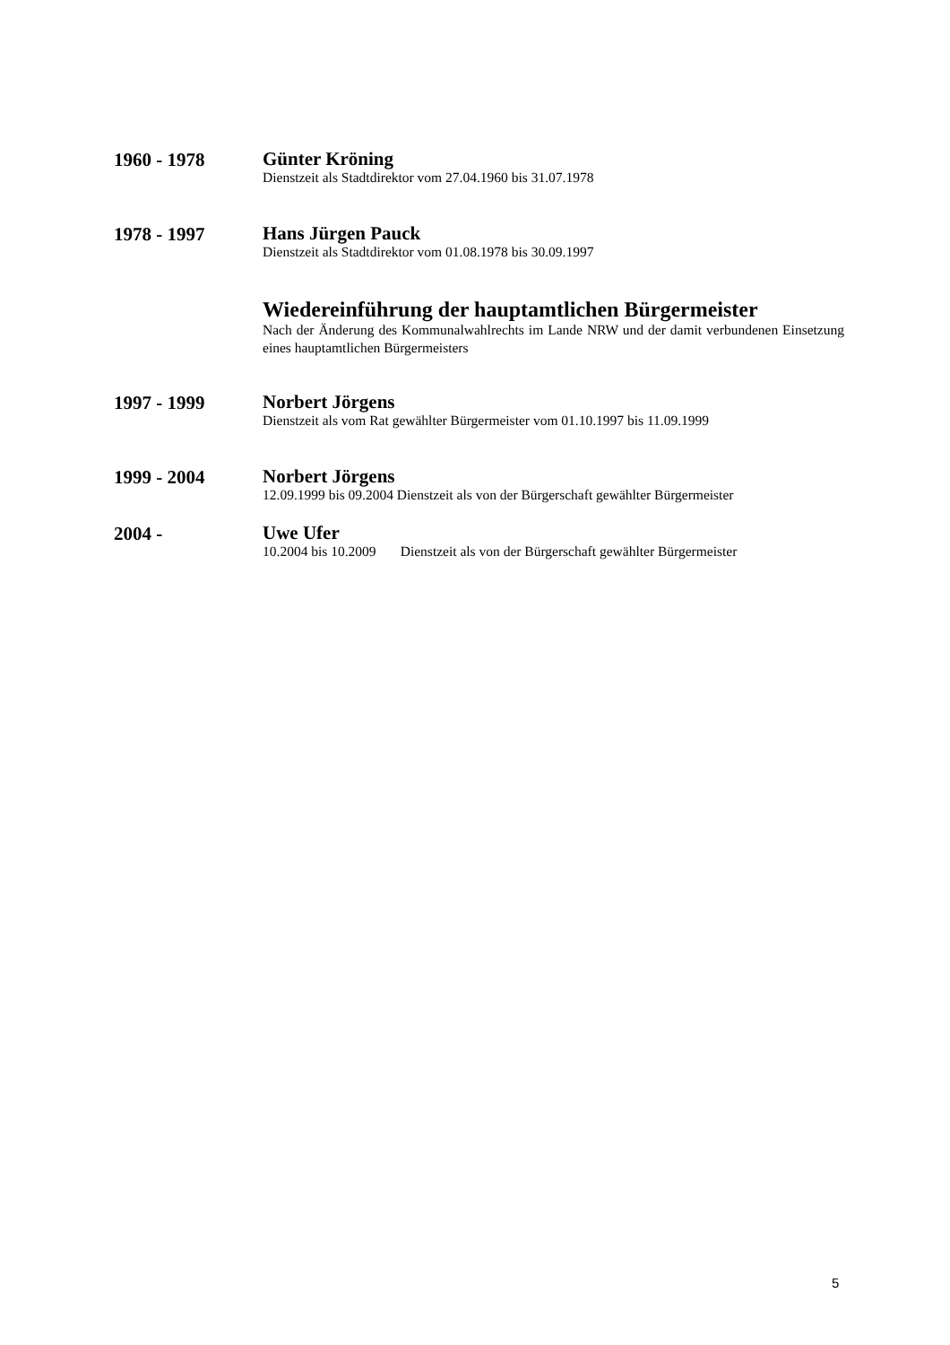1960 - 1978
Günter Kröning
Dienstzeit als Stadtdirektor vom 27.04.1960 bis 31.07.1978
1978 - 1997
Hans Jürgen Pauck
Dienstzeit als Stadtdirektor vom 01.08.1978 bis 30.09.1997
Wiedereinführung der hauptamtlichen Bürgermeister
Nach der Änderung des Kommunalwahlrechts im Lande NRW und der damit verbundenen Einsetzung eines hauptamtlichen Bürgermeisters
1997 - 1999
Norbert Jörgens
Dienstzeit als vom Rat gewählter Bürgermeister vom 01.10.1997 bis 11.09.1999
1999 - 2004
Norbert Jörgens
12.09.1999 bis 09.2004 Dienstzeit als von der Bürgerschaft gewählter Bürgermeister
2004 -
Uwe Ufer
10.2004 bis 10.2009 Dienstzeit als von der Bürgerschaft gewählter Bürgermeister
5